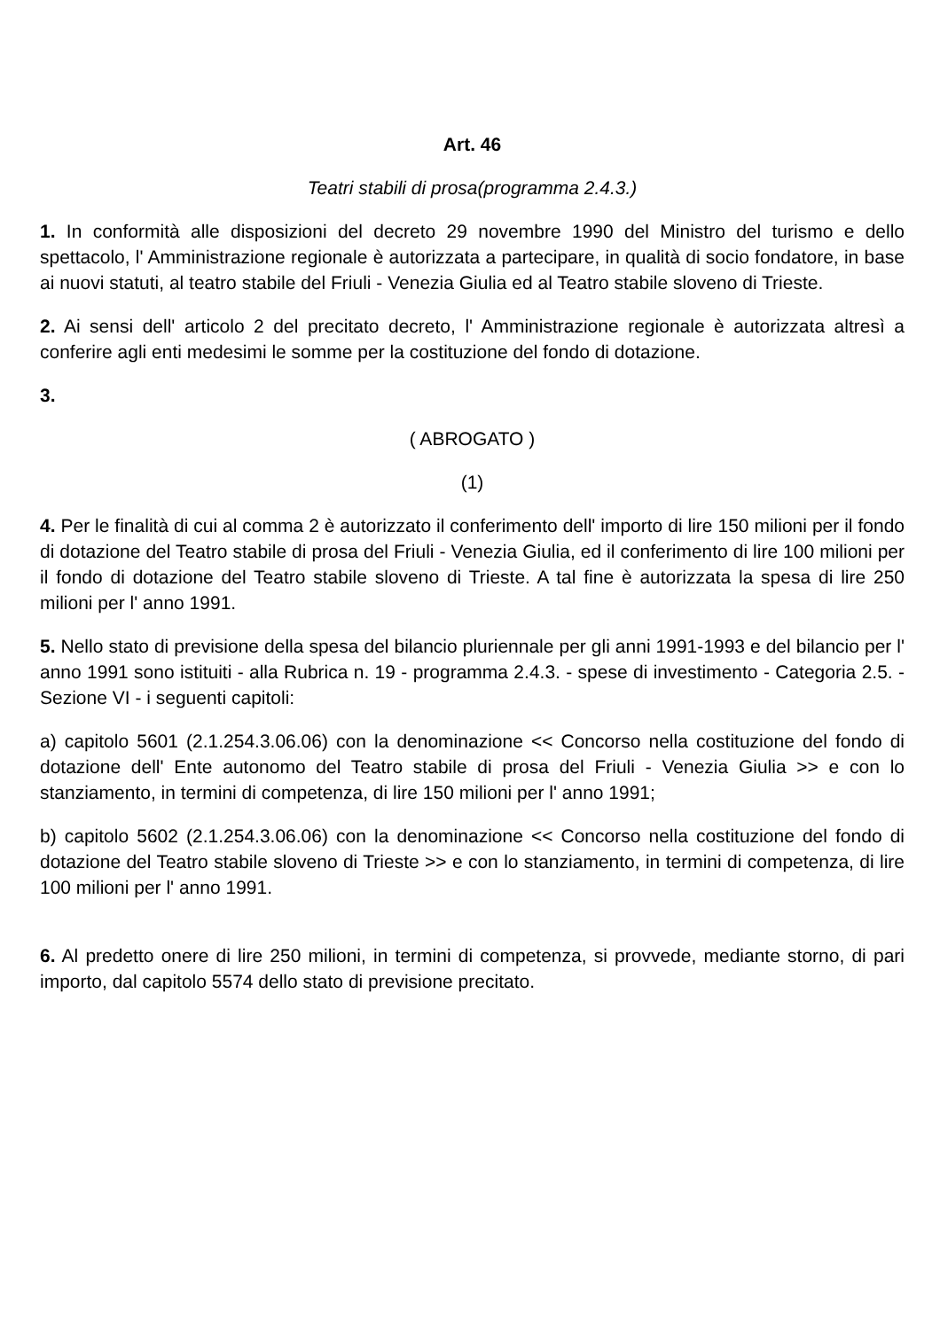Art. 46
Teatri stabili di prosa(programma 2.4.3.)
1. In conformità alle disposizioni del decreto 29 novembre 1990 del Ministro del turismo e dello spettacolo, l' Amministrazione regionale è autorizzata a partecipare, in qualità di socio fondatore, in base ai nuovi statuti, al teatro stabile del Friuli - Venezia Giulia ed al Teatro stabile sloveno di Trieste.
2. Ai sensi dell' articolo 2 del precitato decreto, l' Amministrazione regionale è autorizzata altresì a conferire agli enti medesimi le somme per la costituzione del fondo di dotazione.
3.
( ABROGATO )
(1)
4. Per le finalità di cui al comma 2 è autorizzato il conferimento dell' importo di lire 150 milioni per il fondo di dotazione del Teatro stabile di prosa del Friuli - Venezia Giulia, ed il conferimento di lire 100 milioni per il fondo di dotazione del Teatro stabile sloveno di Trieste. A tal fine è autorizzata la spesa di lire 250 milioni per l' anno 1991.
5. Nello stato di previsione della spesa del bilancio pluriennale per gli anni 1991-1993 e del bilancio per l' anno 1991 sono istituiti - alla Rubrica n. 19 - programma 2.4.3. - spese di investimento - Categoria 2.5. - Sezione VI - i seguenti capitoli:
a) capitolo 5601 (2.1.254.3.06.06) con la denominazione << Concorso nella costituzione del fondo di dotazione dell' Ente autonomo del Teatro stabile di prosa del Friuli - Venezia Giulia >> e con lo stanziamento, in termini di competenza, di lire 150 milioni per l' anno 1991;
b) capitolo 5602 (2.1.254.3.06.06) con la denominazione << Concorso nella costituzione del fondo di dotazione del Teatro stabile sloveno di Trieste >> e con lo stanziamento, in termini di competenza, di lire 100 milioni per l' anno 1991.
6. Al predetto onere di lire 250 milioni, in termini di competenza, si provvede, mediante storno, di pari importo, dal capitolo 5574 dello stato di previsione precitato.